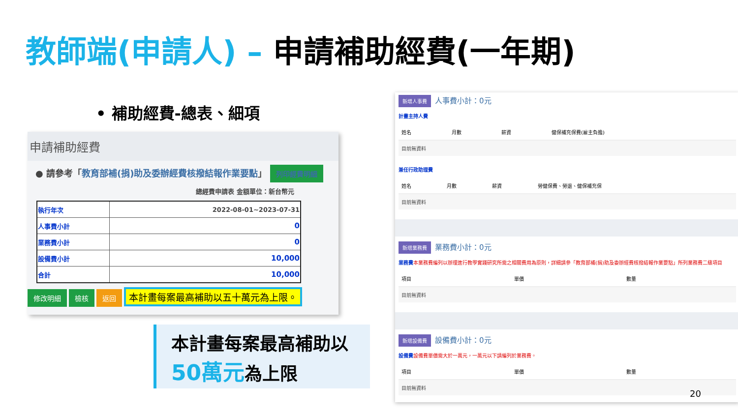教師端(申請人) – 申請補助經費(一年期)
• 補助經費-總表、細項
申請補助經費
● 請參考「教育部補(捐)助及委辦經費核撥結報作業要點」 列印經費明細
總經費申請表 金額單位：新台幣元
| 執行年次 | 2022-08-01~2023-07-31 |
| 人事費小計 | 0 |
| 業務費小計 | 0 |
| 設備費小計 | 10,000 |
| 合計 | 10,000 |
修改明細 檢核 返回 本計畫每案最高補助以五十萬元為上限。
本計畫每案最高補助以
50萬元為上限
新增人事費 人事費小計：0元
計畫主持人費
| 姓名 | 月數 | 薪資 | 健保補充保費(雇主負擔) |
| --- | --- | --- | --- |
| 目前無資料 | | | |
兼任行政助理費
| 姓名 | 月數 | 薪資 | 勞健保費、勞退、健保補充保 |
| --- | --- | --- | --- |
| 目前無資料 | | | |
新增業務費 業務費小計：0元
業務費本業務費編列以辦理進行教學實踐研究所需之相關費用為原則，詳細請參「教育部補(捐)助及委辦經費核撥結報作業要點」所列業務費二級項目
| 項目 | 單價 | 數量 |
| --- | --- | --- |
| 目前無資料 | | |
新增設備費 設備費小計：0元
設備費設備費單價需大於一萬元，一萬元以下請編列於業務費。
| 項目 | 單價 | 數量 |
| --- | --- | --- |
| 目前無資料 | | |
20